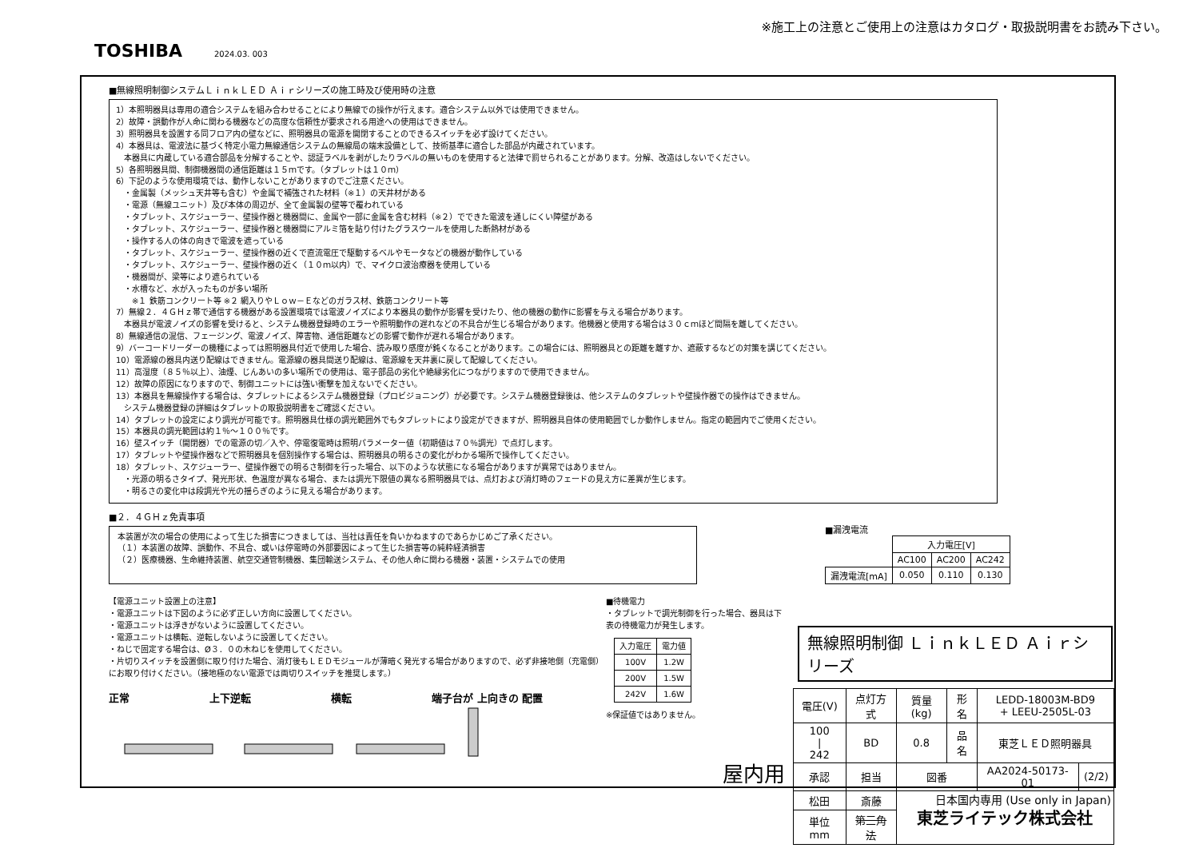※施工上の注意とご使用上の注意はカタログ・取扱説明書をお読み下さい。
TOSHIBA 2024.03. 003
■無線照明制御システムＬｉｎｋＬＥＤ Ａｉｒシリーズの施工時及び使用時の注意
1）本照明器具は専用の適合システムを組み合わせることにより無線での操作が行えます。適合システム以外では使用できません。
2）故障・誤動作が人命に関わる機器などの高度な信頼性が要求される用途への使用はできません。
3）照明器具を設置する同フロア内の壁などに、照明器具の電源を開閉することのできるスイッチを必ず設けてください。
4）本器具は、電波法に基づく特定小電力無線通信システムの無線局の端末設備として、技術基準に適合した部品が内蔵されています。
　本器具に内蔵している適合部品を分解することや、認証ラベルを剥がしたりラベルの無いものを使用すると法律で罰せられることがあります。分解、改造はしないでください。
5）各照明器具間、制御機器間の通信距離は１５ｍです。（タブレットは１０ｍ）
6）下記のような使用環境では、動作しないことがありますのでご注意ください。
　・金属製（メッシュ天井等も含む）や金属で補強された材料（※１）の天井材がある
　・電源（無線ユニット）及び本体の周辺が、全て金属製の壁等で覆われている
　・タブレット、スケジューラー、壁操作器と機器間に、金属や一部に金属を含む材料（※２）でできた電波を通しにくい障壁がある
　・タブレット、スケジューラー、壁操作器と機器間にアルミ箔を貼り付けたグラスウールを使用した断熱材がある
　・操作する人の体の向きで電波を遮っている
　・タブレット、スケジューラー、壁操作器の近くで直流電圧で駆動するベルやモータなどの機器が動作している
　・タブレット、スケジューラー、壁操作器の近く（１０ｍ以内）で、マイクロ波治療器を使用している
　・機器間が、梁等により遮られている
　・水槽など、水が入ったものが多い場所
　　※１ 鉄筋コンクリート等 ※２ 網入りやＬｏｗ－Ｅなどのガラス材、鉄筋コンクリート等
7）無線２．４ＧＨｚ帯で通信する機器がある設置環境では電波ノイズにより本器具の動作が影響を受けたり、他の機器の動作に影響を与える場合があります。
　本器具が電波ノイズの影響を受けると、システム機器登録時のエラーや照明動作の遅れなどの不具合が生じる場合があります。他機器と使用する場合は３０ｃｍほど間隔を離してください。
8）無線通信の混信、フェージング、電波ノイズ、障害物、通信距離などの影響で動作が遅れる場合があります。
9）バーコードリーダーの機種によっては照明器具付近で使用した場合、読み取り感度が鈍くなることがあります。この場合には、照明器具との距離を離すか、遮蔽するなどの対策を講じてください。
10）電源線の器具内送り配線はできません。電源線の器具間送り配線は、電源線を天井裏に戻して配線してください。
11）高湿度（８５％以上）、油煙、じんあいの多い場所での使用は、電子部品の劣化や絶縁劣化につながりますので使用できません。
12）故障の原因になりますので、制御ユニットには強い衝撃を加えないでください。
13）本器具を無線操作する場合は、タブレットによるシステム機器登録（プロビジョニング）が必要です。システム機器登録後は、他システムのタブレットや壁操作器での操作はできません。
　システム機器登録の詳細はタブレットの取扱説明書をご確認ください。
14）タブレットの設定により調光が可能です。照明器具仕様の調光範囲外でもタブレットにより設定ができますが、照明器具自体の使用範囲でしか動作しません。指定の範囲内でご使用ください。
15）本器具の調光範囲は約１％～１００％です。
16）壁スイッチ（開閉器）での電源の切／入や、停電復電時は照明パラメーター値（初期値は７０％調光）で点灯します。
17）タブレットや壁操作器などで照明器具を個別操作する場合は、照明器具の明るさの変化がわかる場所で操作してください。
18）タブレット、スケジューラー、壁操作器での明るさ制御を行った場合、以下のような状態になる場合がありますが異常ではありません。
　・光源の明るさタイプ、発光形状、色温度が異なる場合、または調光下限値の異なる照明器具では、点灯および消灯時のフェードの見え方に差異が生じます。
　・明るさの変化中は段調光や光の揺らぎのように見える場合があります。
■２．４ＧＨｚ免責事項
本装置が次の場合の使用によって生じた損害につきましては、当社は責任を負いかねますのであらかじめご了承ください。
（１）本装置の故障、誤動作、不具合、或いは停電時の外部要因によって生じた損害等の純粋経済損害
（２）医療機器、生命維持装置、航空交通管制機器、集団輸送システム、その他人命に関わる機器・装置・システムでの使用
■漏洩電流
| | 入力電圧[V] | | |
| | AC100 | AC200 | AC242 |
| 漏洩電流[mA] | 0.050 | 0.110 | 0.130 |
【電源ユニット設置上の注意】
・電源ユニットは下図のように必ず正しい方向に設置してください。
・電源ユニットは浮きがないように設置してください。
・電源ユニットは横転、逆転しないように設置してください。
・ねじで固定する場合は、Ø３．０の木ねじを使用してください。
・片切りスイッチを設置側に取り付けた場合、消灯後もＬＥＤモジュールが薄暗く発光する場合がありますので、必ず非接地側（充電側）にお取り付けください。（接地極のない電源では両切りスイッチを推奨します。）
正常 上下逆転 横転 端子台が 上向きの 配置
■待機電力
・タブレットで調光制御を行った場合、器具は下表の待機電力が発生します。
| 入力電圧 | 電力値 |
| --- | --- |
| 100V | 1.2W |
| 200V | 1.5W |
| 242V | 1.6W |
※保証値ではありません。
屋内用
無線照明制御 ＬｉｎｋＬＥＤ Ａｉｒシリーズ
| 電圧(V) | 点灯方式 | 質量(kg) | 形名 | LEDD-18003M-BD9 + LEEU-2505L-03 | |
| 100 / 242 | BD | 0.8 | 品名 | 東芝ＬＥＤ照明器具 | |
| 承認 | 担当 | 図番 | | AA2024-50173-01 | (2/2) |
| 松田 | 斎藤 | 東芝ライテック株式会社 | | | |
| 単位 mm | 第三角法 | | | | |
日本国内専用 (Use only in Japan)